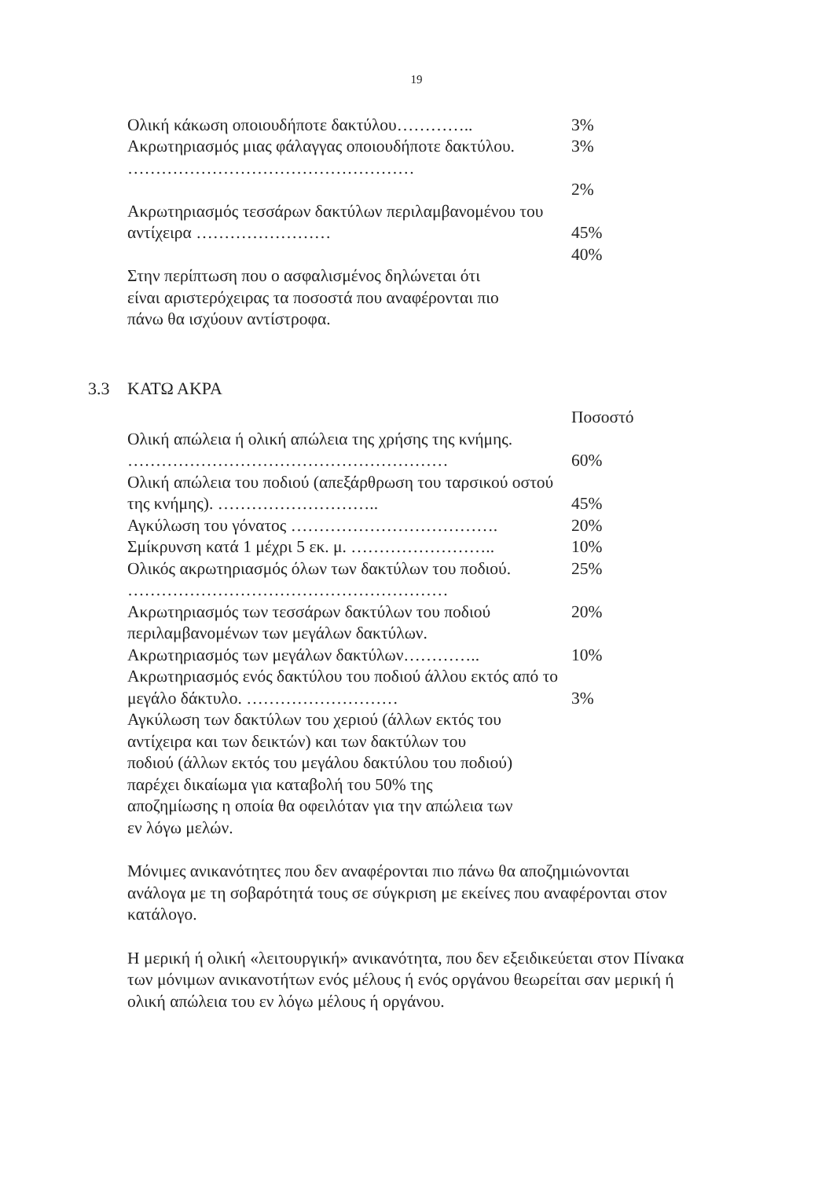19
| Ολική κάκωση οποιουδήποτε δακτύλου………….. | 3% |
| Ακρωτηριασμός μιας φάλαγγας οποιουδήποτε δακτύλου. …………………………………………… | 3% |
| | 2% |
| Ακρωτηριασμός τεσσάρων δακτύλων περιλαμβανομένου του αντίχειρα …………………… | 45% |
| | 40% |
Στην περίπτωση που ο ασφαλισμένος δηλώνεται ότι
είναι αριστερόχειρας τα ποσοστά που αναφέρονται πιο
πάνω θα ισχύουν αντίστροφα.
3.3 ΚΑΤΩ ΑΚΡΑ
| | Ποσοστό |
| Ολική απώλεια ή ολική απώλεια της χρήσης της κνήμης. ………………………………………………… | 60% |
| Ολική απώλεια του ποδιού (απεξάρθρωση του ταρσικού οστού της κνήμης). ……………………….. | 45% |
| Αγκύλωση του γόνατος ………………………………. | 20% |
| Σμίκρυνση κατά 1 μέχρι 5 εκ. μ. …………………….. | 10% |
| Ολικός ακρωτηριασμός όλων των δακτύλων του ποδιού. ………………………………………………… | 25% |
| Ακρωτηριασμός των τεσσάρων δακτύλων του ποδιού περιλαμβανομένων των μεγάλων δακτύλων. | 20% |
| Ακρωτηριασμός των μεγάλων δακτύλων………….. | 10% |
| Ακρωτηριασμός ενός δακτύλου του ποδιού άλλου εκτός από το μεγάλο δάκτυλο. ……………………… | 3% |
Αγκύλωση των δακτύλων του χεριού (άλλων εκτός του
αντίχειρα και των δεικτών) και των δακτύλων του
ποδιού (άλλων εκτός του μεγάλου δακτύλου του ποδιού)
παρέχει δικαίωμα για καταβολή του 50% της
αποζημίωσης η οποία θα οφειλόταν για την απώλεια των
εν λόγω μελών.
Μόνιμες ανικανότητες που δεν αναφέρονται πιο πάνω θα αποζημιώνονται ανάλογα με τη σοβαρότητά τους σε σύγκριση με εκείνες που αναφέρονται στον κατάλογο.
Η μερική ή ολική «λειτουργική» ανικανότητα, που δεν εξειδικεύεται στον Πίνακα των μόνιμων ανικανοτήτων ενός μέλους ή ενός οργάνου θεωρείται σαν μερική ή ολική απώλεια του εν λόγω μέλους ή οργάνου.